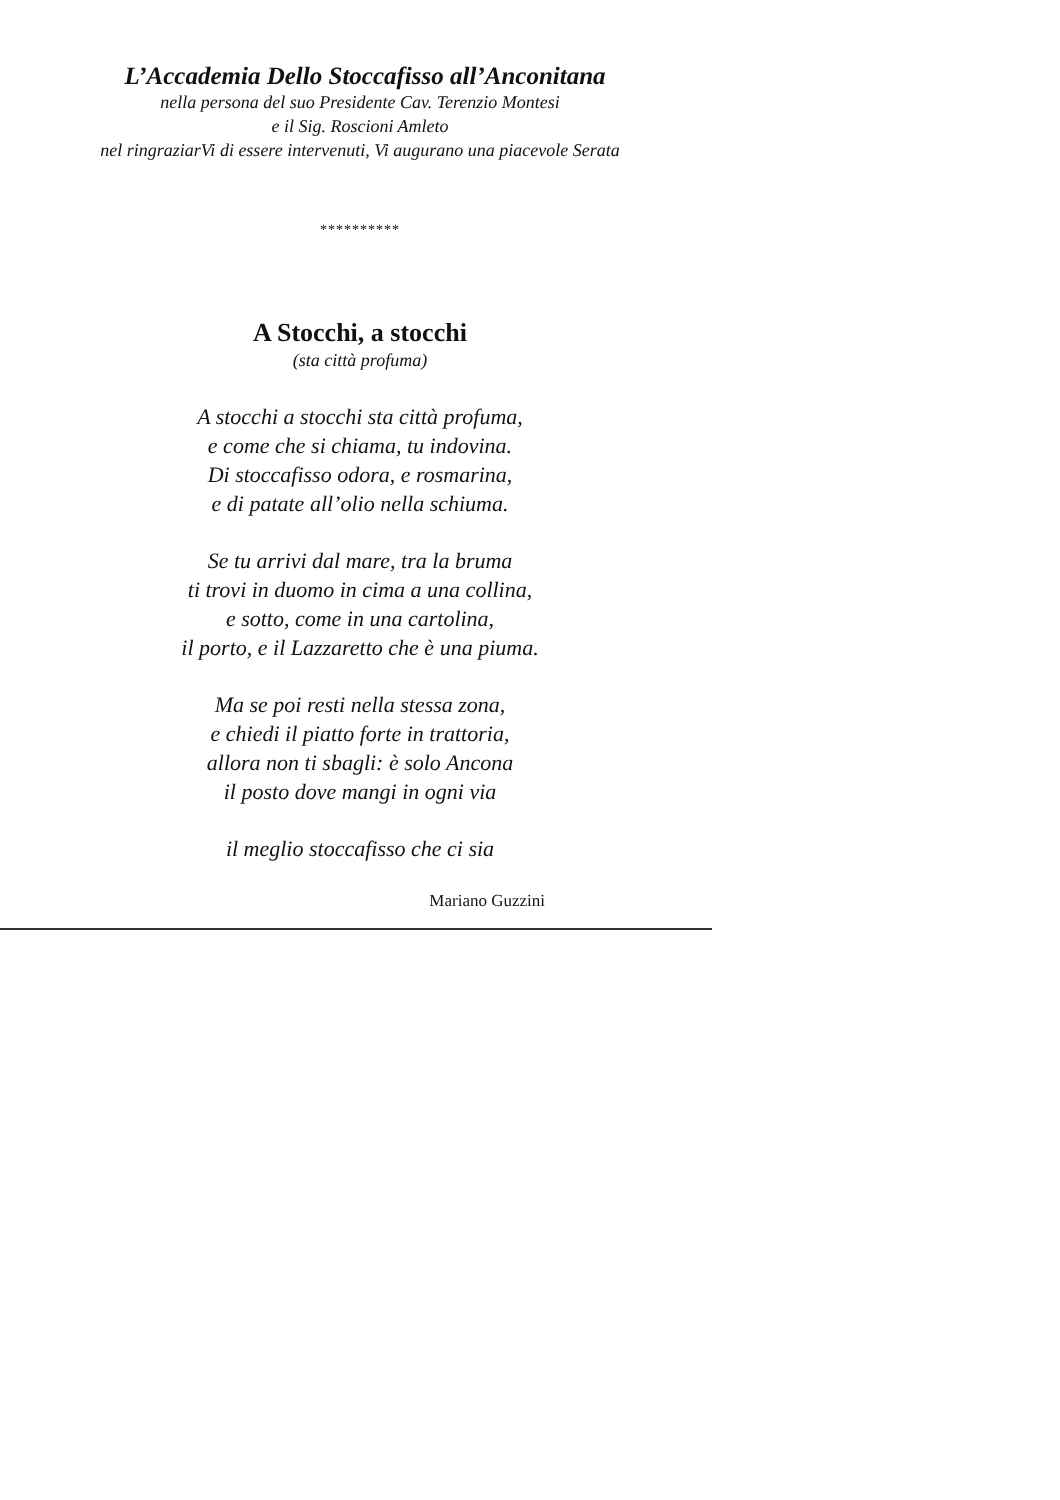L’Accademia Dello Stoccafisso all’Anconitana
nella persona del suo Presidente Cav. Terenzio Montesi
e il Sig. Roscioni Amleto
nel ringraziarVi di essere intervenuti, Vi augurano una piacevole Serata
**********
A Stocchi, a stocchi
(sta città profuma)
A stocchi a stocchi sta città profuma,
e come che si chiama, tu indovina.
Di stoccafisso odora, e rosmarina,
e di patate all’olio nella schiuma.
Se tu arrivi dal mare, tra la bruma
ti trovi in duomo in cima a una collina,
e sotto, come in una cartolina,
il porto, e il Lazzaretto che è una piuma.
Ma se poi resti nella stessa zona,
e chiedi il piatto forte in trattoria,
allora non ti sbagli: è solo Ancona
il posto dove mangi in ogni via
il meglio stoccafisso che ci sia
Mariano Guzzini